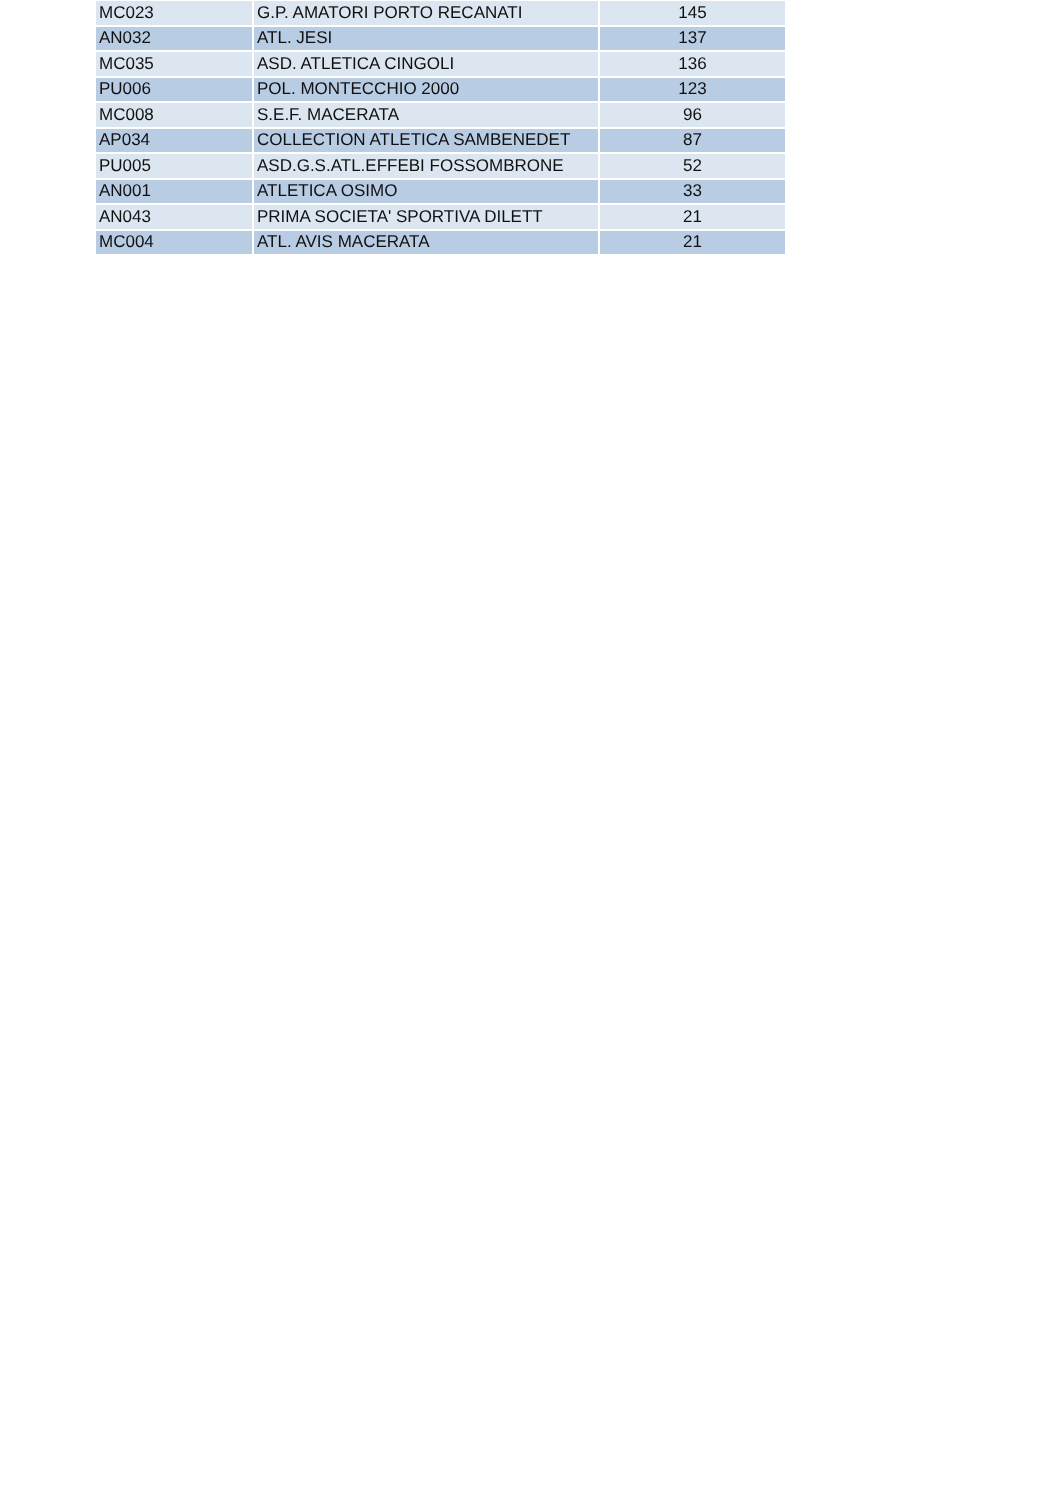| MC023 | G.P. AMATORI PORTO RECANATI | 145 |
| AN032 | ATL. JESI | 137 |
| MC035 | ASD. ATLETICA CINGOLI | 136 |
| PU006 | POL. MONTECCHIO 2000 | 123 |
| MC008 | S.E.F. MACERATA | 96 |
| AP034 | COLLECTION ATLETICA SAMBENEDET | 87 |
| PU005 | ASD.G.S.ATL.EFFEBI FOSSOMBRONE | 52 |
| AN001 | ATLETICA OSIMO | 33 |
| AN043 | PRIMA SOCIETA' SPORTIVA DILETT | 21 |
| MC004 | ATL. AVIS MACERATA | 21 |